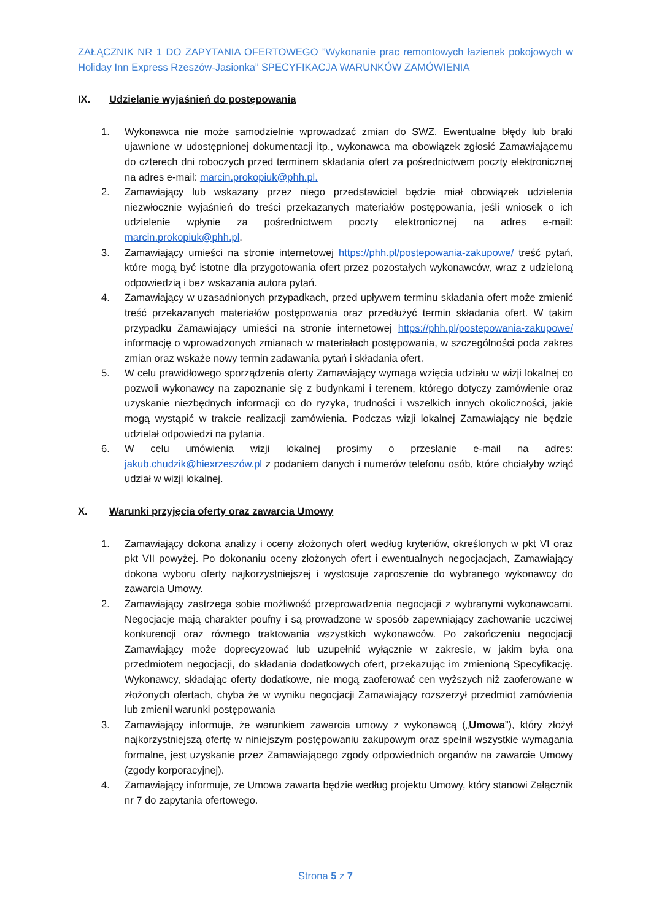ZAŁĄCZNIK NR 1 DO ZAPYTANIA OFERTOWEGO ”Wykonanie prac remontowych łazienek pokojowych w Holiday Inn Express Rzeszów-Jasionka” SPECYFIKACJA WARUNKÓW ZAMÓWIENIA
IX. Udzielanie wyjaśnień do postępowania
1. Wykonawca nie może samodzielnie wprowadzać zmian do SWZ. Ewentualne błędy lub braki ujawnione w udostępnionej dokumentacji itp., wykonawca ma obowiązek zgłosić Zamawiającemu do czterech dni roboczych przed terminem składania ofert za pośrednictwem poczty elektronicznej na adres e-mail: marcin.prokopiuk@phh.pl.
2. Zamawiający lub wskazany przez niego przedstawiciel będzie miał obowiązek udzielenia niezwłocznie wyjaśnień do treści przekazanych materiałów postępowania, jeśli wniosek o ich udzielenie wpłynie za pośrednictwem poczty elektronicznej na adres e-mail: marcin.prokopiuk@phh.pl.
3. Zamawiający umieści na stronie internetowej https://phh.pl/postepowania-zakupowe/ treść pytań, które mogą być istotne dla przygotowania ofert przez pozostałych wykonawców, wraz z udzieloną odpowiedzią i bez wskazania autora pytań.
4. Zamawiający w uzasadnionych przypadkach, przed upływem terminu składania ofert może zmienić treść przekazanych materiałów postępowania oraz przedłużyć termin składania ofert. W takim przypadku Zamawiający umieści na stronie internetowej https://phh.pl/postepowania-zakupowe/ informację o wprowadzonych zmianach w materiałach postępowania, w szczególności poda zakres zmian oraz wskaże nowy termin zadawania pytań i składania ofert.
5. W celu prawidłowego sporządzenia oferty Zamawiający wymaga wzięcia udziału w wizji lokalnej co pozwoli wykonawcy na zapoznanie się z budynkami i terenem, którego dotyczy zamówienie oraz uzyskanie niezbędnych informacji co do ryzyka, trudności i wszelkich innych okoliczności, jakie mogą wystąpić w trakcie realizacji zamówienia. Podczas wizji lokalnej Zamawiający nie będzie udzielał odpowiedzi na pytania.
6. W celu umówienia wizji lokalnej prosimy o przesłanie e-mail na adres: jakub.chudzik@hiexrzeszów.pl z podaniem danych i numerów telefonu osób, które chciałyby wziąć udział w wizji lokalnej.
X. Warunki przyjęcia oferty oraz zawarcia Umowy
1. Zamawiający dokona analizy i oceny złożonych ofert według kryteriów, określonych w pkt VI oraz pkt VII powyżej. Po dokonaniu oceny złożonych ofert i ewentualnych negocjacjach, Zamawiający dokona wyboru oferty najkorzystniejszej i wystosuje zaproszenie do wybranego wykonawcy do zawarcia Umowy.
2. Zamawiający zastrzega sobie możliwość przeprowadzenia negocjacji z wybranymi wykonawcami. Negocjacje mają charakter poufny i są prowadzone w sposób zapewniający zachowanie uczciwej konkurencji oraz równego traktowania wszystkich wykonawców. Po zakończeniu negocjacji Zamawiający może doprecyzować lub uzupełnić wyłącznie w zakresie, w jakim była ona przedmiotem negocjacji, do składania dodatkowych ofert, przekazując im zmienioną Specyfikację. Wykonawcy, składając oferty dodatkowe, nie mogą zaoferować cen wyższych niż zaoferowane w złożonych ofertach, chyba że w wyniku negocjacji Zamawiający rozszerzył przedmiot zamówienia lub zmienił warunki postępowania
3. Zamawiający informuje, że warunkiem zawarcia umowy z wykonawcą („Umowa”), który złożył najkorzystniejszą ofertę w niniejszym postępowaniu zakupowym oraz spełnił wszystkie wymagania formalne, jest uzyskanie przez Zamawiającego zgody odpowiednich organów na zawarcie Umowy (zgody korporacyjnej).
4. Zamawiający informuje, ze Umowa zawarta będzie według projektu Umowy, który stanowi Załącznik nr 7 do zapytania ofertowego.
Strona 5 z 7